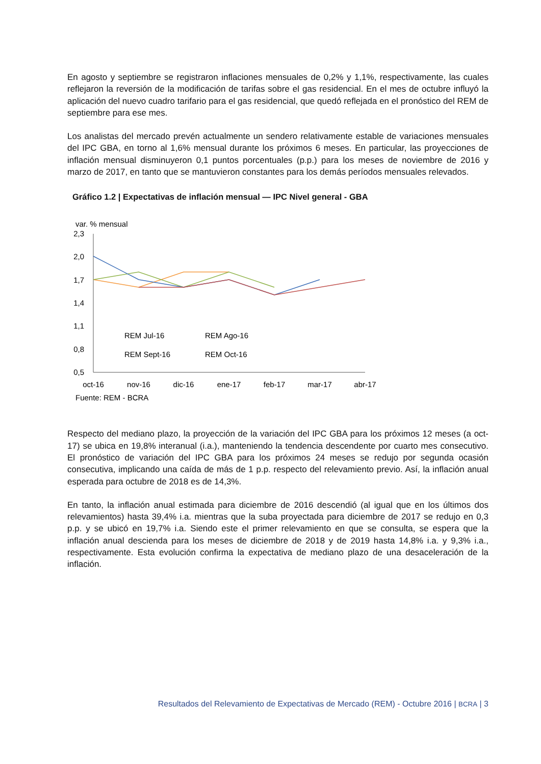En agosto y septiembre se registraron inflaciones mensuales de 0,2% y 1,1%, respectivamente, las cuales reflejaron la reversión de la modificación de tarifas sobre el gas residencial. En el mes de octubre influyó la aplicación del nuevo cuadro tarifario para el gas residencial, que quedó reflejada en el pronóstico del REM de septiembre para ese mes.
Los analistas del mercado prevén actualmente un sendero relativamente estable de variaciones mensuales del IPC GBA, en torno al 1,6% mensual durante los próximos 6 meses. En particular, las proyecciones de inflación mensual disminuyeron 0,1 puntos porcentuales (p.p.) para los meses de noviembre de 2016 y marzo de 2017, en tanto que se mantuvieron constantes para los demás períodos mensuales relevados.
Gráfico 1.2 | Expectativas de inflación mensual — IPC Nivel general - GBA
var. % mensual
2,3
2,0
1,7
1,4
1,1
0,8
0,5
REM Jul-16
REM Ago-16
REM Sept-16
REM Oct-16
oct-16
nov-16
dic-16
ene-17
feb-17
mar-17
abr-17
Fuente: REM - BCRA
Respecto del mediano plazo, la proyección de la variación del IPC GBA para los próximos 12 meses (a oct-17) se ubica en 19,8% interanual (i.a.), manteniendo la tendencia descendente por cuarto mes consecutivo. El pronóstico de variación del IPC GBA para los próximos 24 meses se redujo por segunda ocasión consecutiva, implicando una caída de más de 1 p.p. respecto del relevamiento previo. Así, la inflación anual esperada para octubre de 2018 es de 14,3%.
En tanto, la inflación anual estimada para diciembre de 2016 descendió (al igual que en los últimos dos relevamientos) hasta 39,4% i.a. mientras que la suba proyectada para diciembre de 2017 se redujo en 0,3 p.p. y se ubicó en 19,7% i.a. Siendo este el primer relevamiento en que se consulta, se espera que la inflación anual descienda para los meses de diciembre de 2018 y de 2019 hasta 14,8% i.a. y 9,3% i.a., respectivamente. Esta evolución confirma la expectativa de mediano plazo de una desaceleración de la inflación.
Resultados del Relevamiento de Expectativas de Mercado (REM) - Octubre 2016 | BCRA | 3